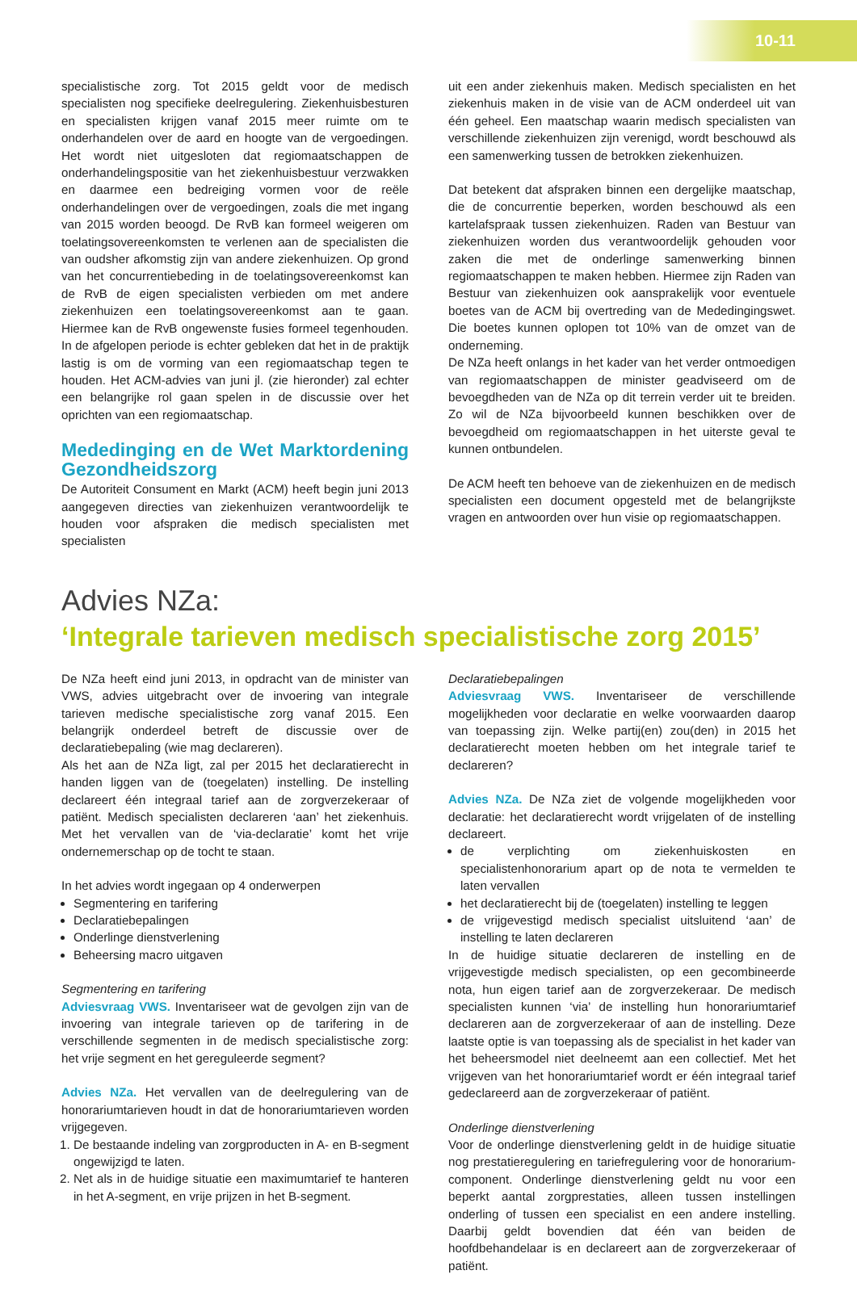10-11
specialistische zorg. Tot 2015 geldt voor de medisch specialisten nog specifieke deelregulering. Ziekenhuisbesturen en specialisten krijgen vanaf 2015 meer ruimte om te onderhandelen over de aard en hoogte van de vergoedingen. Het wordt niet uitgesloten dat regiomaatschappen de onderhandelingspositie van het ziekenhuisbestuur verzwakken en daarmee een bedreiging vormen voor de reële onderhandelingen over de vergoedingen, zoals die met ingang van 2015 worden beoogd. De RvB kan formeel weigeren om toelatingsovereenkomsten te verlenen aan de specialisten die van oudsher afkomstig zijn van andere ziekenhuizen. Op grond van het concurrentiebeding in de toelatingsovereenkomst kan de RvB de eigen specialisten verbieden om met andere ziekenhuizen een toelatingsovereenkomst aan te gaan. Hiermee kan de RvB ongewenste fusies formeel tegenhouden. In de afgelopen periode is echter gebleken dat het in de praktijk lastig is om de vorming van een regiomaatschap tegen te houden. Het ACM-advies van juni jl. (zie hieronder) zal echter een belangrijke rol gaan spelen in de discussie over het oprichten van een regiomaatschap.
Mededinging en de Wet Marktordening Gezondheidszorg
De Autoriteit Consument en Markt (ACM) heeft begin juni 2013 aangegeven directies van ziekenhuizen verantwoordelijk te houden voor afspraken die medisch specialisten met specialisten
uit een ander ziekenhuis maken. Medisch specialisten en het ziekenhuis maken in de visie van de ACM onderdeel uit van één geheel. Een maatschap waarin medisch specialisten van verschillende ziekenhuizen zijn verenigd, wordt beschouwd als een samenwerking tussen de betrokken ziekenhuizen.
Dat betekent dat afspraken binnen een dergelijke maatschap, die de concurrentie beperken, worden beschouwd als een kartelafspraak tussen ziekenhuizen. Raden van Bestuur van ziekenhuizen worden dus verantwoordelijk gehouden voor zaken die met de onderlinge samenwerking binnen regiomaatschappen te maken hebben. Hiermee zijn Raden van Bestuur van ziekenhuizen ook aansprakelijk voor eventuele boetes van de ACM bij overtreding van de Mededingingswet. Die boetes kunnen oplopen tot 10% van de omzet van de onderneming.
De NZa heeft onlangs in het kader van het verder ontmoedigen van regiomaatschappen de minister geadviseerd om de bevoegdheden van de NZa op dit terrein verder uit te breiden. Zo wil de NZa bijvoorbeeld kunnen beschikken over de bevoegdheid om regiomaatschappen in het uiterste geval te kunnen ontbundelen.
De ACM heeft ten behoeve van de ziekenhuizen en de medisch specialisten een document opgesteld met de belangrijkste vragen en antwoorden over hun visie op regiomaatschappen.
Advies NZa:
‘Integrale tarieven medisch specialistische zorg 2015’
De NZa heeft eind juni 2013, in opdracht van de minister van VWS, advies uitgebracht over de invoering van integrale tarieven medische specialistische zorg vanaf 2015. Een belangrijk onderdeel betreft de discussie over de declaratiebepaling (wie mag declareren).
Als het aan de NZa ligt, zal per 2015 het declaratierecht in handen liggen van de (toegelaten) instelling. De instelling declareert één integraal tarief aan de zorgverzekeraar of patiënt. Medisch specialisten declareren ‘aan’ het ziekenhuis. Met het vervallen van de ‘via-declaratie’ komt het vrije ondernemerschap op de tocht te staan.
In het advies wordt ingegaan op 4 onderwerpen
Segmentering en tarifering
Declaratiebepalingen
Onderlinge dienstverlening
Beheersing macro uitgaven
Segmentering en tarifering
Adviesvraag VWS. Inventariseer wat de gevolgen zijn van de invoering van integrale tarieven op de tarifering in de verschillende segmenten in de medisch specialistische zorg: het vrije segment en het gereguleerde segment?
Advies NZa. Het vervallen van de deelregulering van de honorariumtarieven houdt in dat de honorariumtarieven worden vrijgegeven.
1. De bestaande indeling van zorgproducten in A- en B-segment ongewijzigd te laten.
2. Net als in de huidige situatie een maximumtarief te hanteren in het A-segment, en vrije prijzen in het B-segment.
Declaratiebepalingen
Adviesvraag VWS. Inventariseer de verschillende mogelijkheden voor declaratie en welke voorwaarden daarop van toepassing zijn. Welke partij(en) zou(den) in 2015 het declaratierecht moeten hebben om het integrale tarief te declareren?
Advies NZa. De NZa ziet de volgende mogelijkheden voor declaratie: het declaratierecht wordt vrijgelaten of de instelling declareert.
de verplichting om ziekenhuiskosten en specialistenhonorarium apart op de nota te vermelden te laten vervallen
het declaratierecht bij de (toegelaten) instelling te leggen
de vrijgevestigd medisch specialist uitsluitend ‘aan’ de instelling te laten declareren
In de huidige situatie declareren de instelling en de vrijgevestigde medisch specialisten, op een gecombineerde nota, hun eigen tarief aan de zorgverzekeraar. De medisch specialisten kunnen ‘via’ de instelling hun honorariumtarief declareren aan de zorgverzekeraar of aan de instelling. Deze laatste optie is van toepassing als de specialist in het kader van het beheersmodel niet deelneemt aan een collectief. Met het vrijgeven van het honorariumtarief wordt er één integraal tarief gedeclareerd aan de zorgverzekeraar of patiënt.
Onderlinge dienstverlening
Voor de onderlinge dienstverlening geldt in de huidige situatie nog prestatieregulering en tariefregulering voor de honorarium-component. Onderlinge dienstverlening geldt nu voor een beperkt aantal zorgprestaties, alleen tussen instellingen onderling of tussen een specialist en een andere instelling. Daarbij geldt bovendien dat één van beiden de hoofdbehandelaar is en declareert aan de zorgverzekeraar of patiënt.